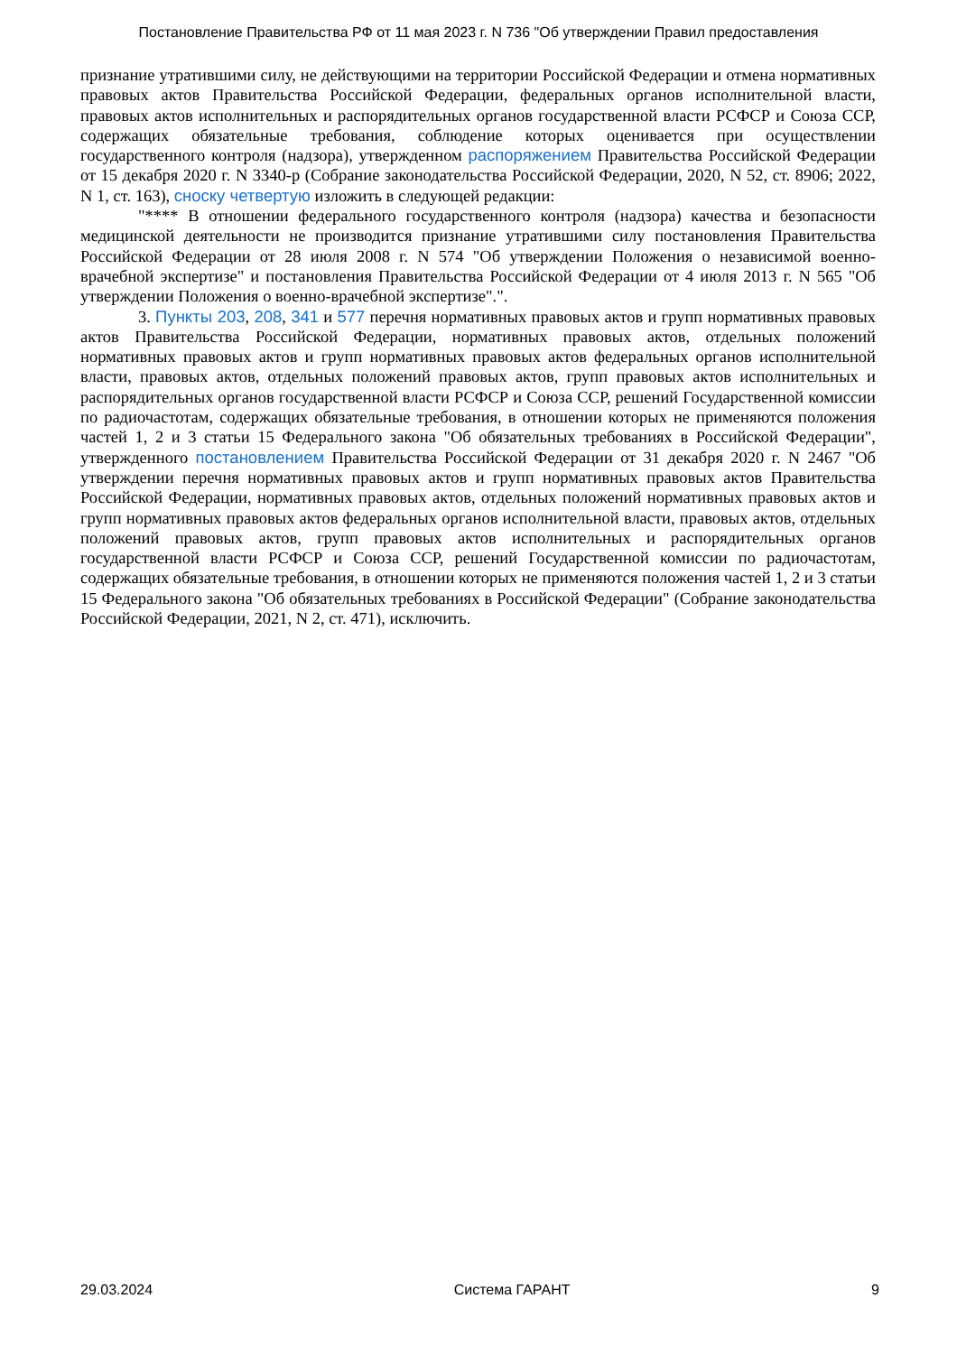Постановление Правительства РФ от 11 мая 2023 г. N 736 "Об утверждении Правил предоставления
признание утратившими силу, не действующими на территории Российской Федерации и отмена нормативных правовых актов Правительства Российской Федерации, федеральных органов исполнительной власти, правовых актов исполнительных и распорядительных органов государственной власти РСФСР и Союза ССР, содержащих обязательные требования, соблюдение которых оценивается при осуществлении государственного контроля (надзора), утвержденном распоряжением Правительства Российской Федерации от 15 декабря 2020 г. N 3340-р (Собрание законодательства Российской Федерации, 2020, N 52, ст. 8906; 2022, N 1, ст. 163), сноску четвертую изложить в следующей редакции:
"**** В отношении федерального государственного контроля (надзора) качества и безопасности медицинской деятельности не производится признание утратившими силу постановления Правительства Российской Федерации от 28 июля 2008 г. N 574 "Об утверждении Положения о независимой военно-врачебной экспертизе" и постановления Правительства Российской Федерации от 4 июля 2013 г. N 565 "Об утверждении Положения о военно-врачебной экспертизе".".
3. Пункты 203, 208, 341 и 577 перечня нормативных правовых актов и групп нормативных правовых актов Правительства Российской Федерации, нормативных правовых актов, отдельных положений нормативных правовых актов и групп нормативных правовых актов федеральных органов исполнительной власти, правовых актов, отдельных положений правовых актов, групп правовых актов исполнительных и распорядительных органов государственной власти РСФСР и Союза ССР, решений Государственной комиссии по радиочастотам, содержащих обязательные требования, в отношении которых не применяются положения частей 1, 2 и 3 статьи 15 Федерального закона "Об обязательных требованиях в Российской Федерации", утвержденного постановлением Правительства Российской Федерации от 31 декабря 2020 г. N 2467 "Об утверждении перечня нормативных правовых актов и групп нормативных правовых актов Правительства Российской Федерации, нормативных правовых актов, отдельных положений нормативных правовых актов и групп нормативных правовых актов федеральных органов исполнительной власти, правовых актов, отдельных положений правовых актов, групп правовых актов исполнительных и распорядительных органов государственной власти РСФСР и Союза ССР, решений Государственной комиссии по радиочастотам, содержащих обязательные требования, в отношении которых не применяются положения частей 1, 2 и 3 статьи 15 Федерального закона "Об обязательных требованиях в Российской Федерации" (Собрание законодательства Российской Федерации, 2021, N 2, ст. 471), исключить.
29.03.2024 Система ГАРАНТ 9